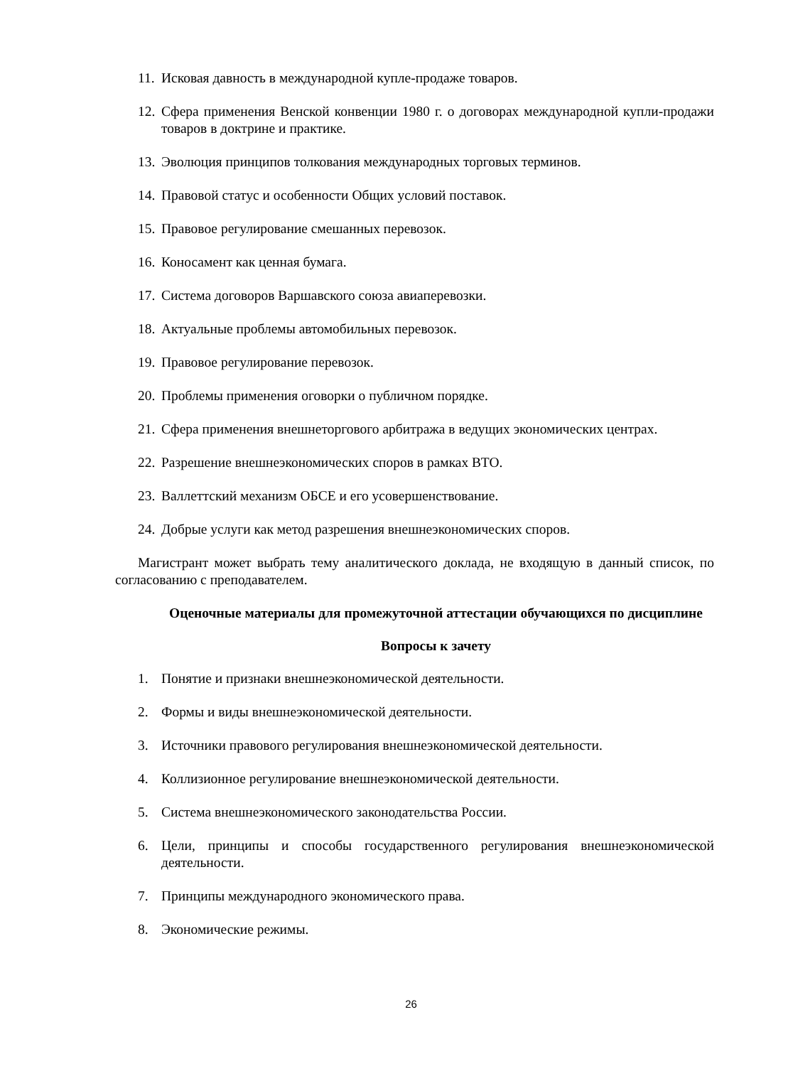11. Исковая давность в международной купле-продаже товаров.
12. Сфера применения Венской конвенции 1980 г. о договорах международной купли-продажи товаров в доктрине и практике.
13. Эволюция принципов толкования международных торговых терминов.
14. Правовой статус и особенности Общих условий поставок.
15. Правовое регулирование смешанных перевозок.
16. Коносамент как ценная бумага.
17. Система договоров Варшавского союза авиаперевозки.
18. Актуальные проблемы автомобильных перевозок.
19. Правовое регулирование перевозок.
20. Проблемы применения оговорки о публичном порядке.
21. Сфера применения внешнеторгового арбитража в ведущих экономических центрах.
22. Разрешение внешнеэкономических споров в рамках ВТО.
23. Валлеттский механизм ОБСЕ и его усовершенствование.
24. Добрые услуги как метод разрешения внешнеэкономических споров.
Магистрант может выбрать тему аналитического доклада, не входящую в данный список, по согласованию с преподавателем.
Оценочные материалы для промежуточной аттестации обучающихся по дисциплине
Вопросы к зачету
1. Понятие и признаки внешнеэкономической деятельности.
2. Формы и виды внешнеэкономической деятельности.
3. Источники правового регулирования внешнеэкономической деятельности.
4. Коллизионное регулирование внешнеэкономической деятельности.
5. Система внешнеэкономического законодательства России.
6. Цели, принципы и способы государственного регулирования внешнеэкономической деятельности.
7. Принципы международного экономического права.
8. Экономические режимы.
26